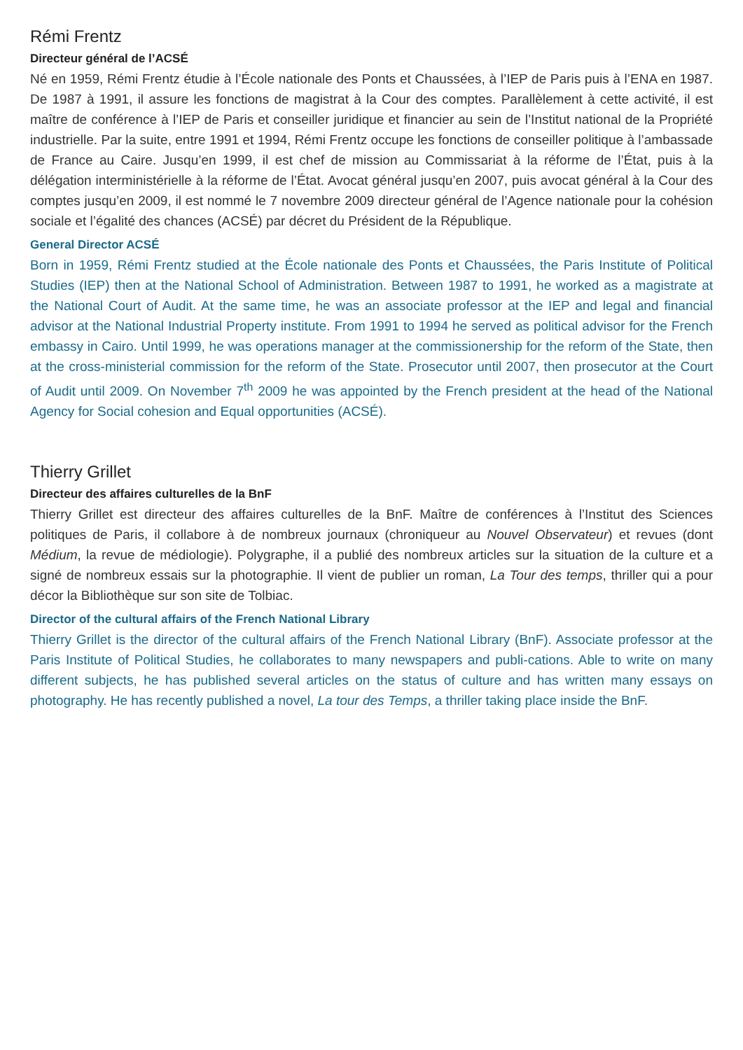Rémi Frentz
Directeur général de l’ACSÉ
Né en 1959, Rémi Frentz étudie à l’École nationale des Ponts et Chaussées, à l’IEP de Paris puis à l’ENA en 1987. De 1987 à 1991, il assure les fonctions de magistrat à la Cour des comptes. Parallèlement à cette activité, il est maître de conférence à l’IEP de Paris et conseiller juridique et financier au sein de l’Institut national de la Propriété industrielle. Par la suite, entre 1991 et 1994, Rémi Frentz occupe les fonctions de conseiller politique à l’ambassade de France au Caire. Jusqu’en 1999, il est chef de mission au Commissariat à la réforme de l’État, puis à la délégation interministérielle à la réforme de l’État. Avocat général jusqu’en 2007, puis avocat général à la Cour des comptes jusqu’en 2009, il est nommé le 7 novembre 2009 directeur général de l’Agence nationale pour la cohésion sociale et l’égalité des chances (ACSÉ) par décret du Président de la République.
General Director ACSÉ
Born in 1959, Rémi Frentz studied at the École nationale des Ponts et Chaussées, the Paris Institute of Political Studies (IEP) then at the National School of Administration. Between 1987 to 1991, he worked as a magistrate at the National Court of Audit. At the same time, he was an associate professor at the IEP and legal and financial advisor at the National Industrial Property institute. From 1991 to 1994 he served as political advisor for the French embassy in Cairo. Until 1999, he was operations manager at the commissionership for the reform of the State, then at the cross-ministerial commission for the reform of the State. Prosecutor until 2007, then prosecutor at the Court of Audit until 2009. On November 7<sup>th</sup> 2009 he was appointed by the French president at the head of the National Agency for Social cohesion and Equal opportunities (ACSÉ).
Thierry Grillet
Directeur des affaires culturelles de la BnF
Thierry Grillet est directeur des affaires culturelles de la BnF. Maître de conférences à l’Institut des Sciences politiques de Paris, il collabore à de nombreux journaux (chroniqueur au Nouvel Observateur) et revues (dont Médium, la revue de médiologie). Polygraphe, il a publié des nombreux articles sur la situation de la culture et a signé de nombreux essais sur la photographie. Il vient de publier un roman, La Tour des temps, thriller qui a pour décor la Bibliothèque sur son site de Tolbiac.
Director of the cultural affairs of the French National Library
Thierry Grillet is the director of the cultural affairs of the French National Library (BnF). Associate professor at the Paris Institute of Political Studies, he collaborates to many newspapers and publi-cations. Able to write on many different subjects, he has published several articles on the status of culture and has written many essays on photography. He has recently published a novel, La tour des Temps, a thriller taking place inside the BnF.